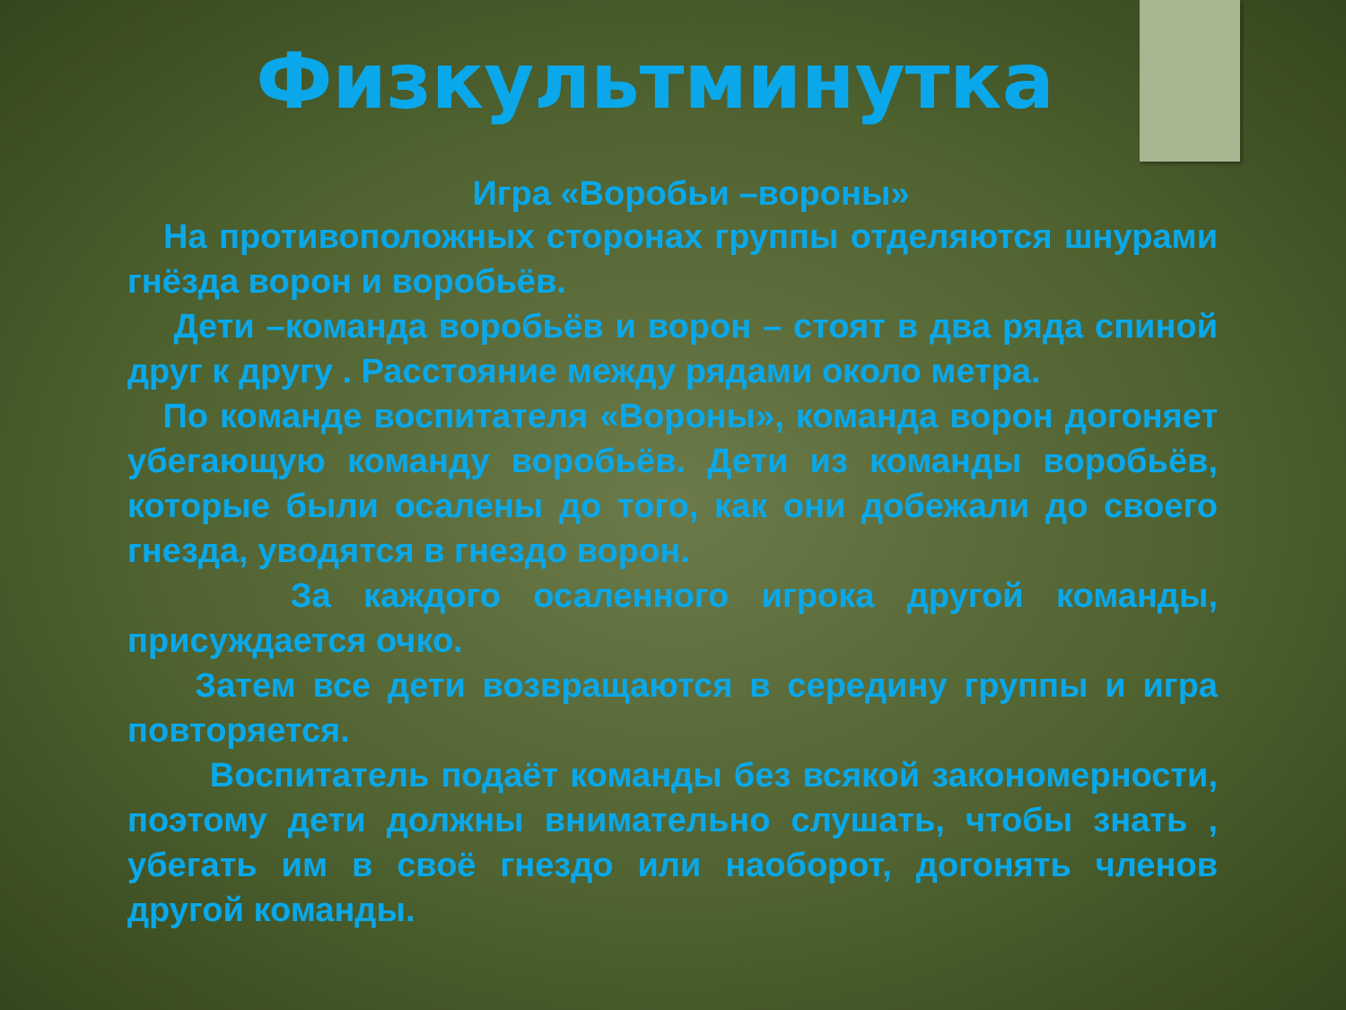Физкультминутка
Игра «Воробьи –вороны»
На противоположных сторонах группы отделяются шнурами гнёзда ворон и воробьёв.
Дети –команда воробьёв и ворон – стоят в два ряда спиной друг к другу . Расстояние между рядами около метра.
По команде воспитателя «Вороны», команда ворон догоняет убегающую команду воробьёв. Дети из команды воробьёв, которые были осалены до того, как они добежали до своего гнезда, уводятся в гнездо ворон.
За каждого осаленного игрока другой команды, присуждается очко.
Затем все дети возвращаются в середину группы и игра повторяется.
Воспитатель подаёт команды без всякой закономерности, поэтому дети должны внимательно слушать, чтобы знать , убегать им в своё гнездо или наоборот, догонять членов другой команды.